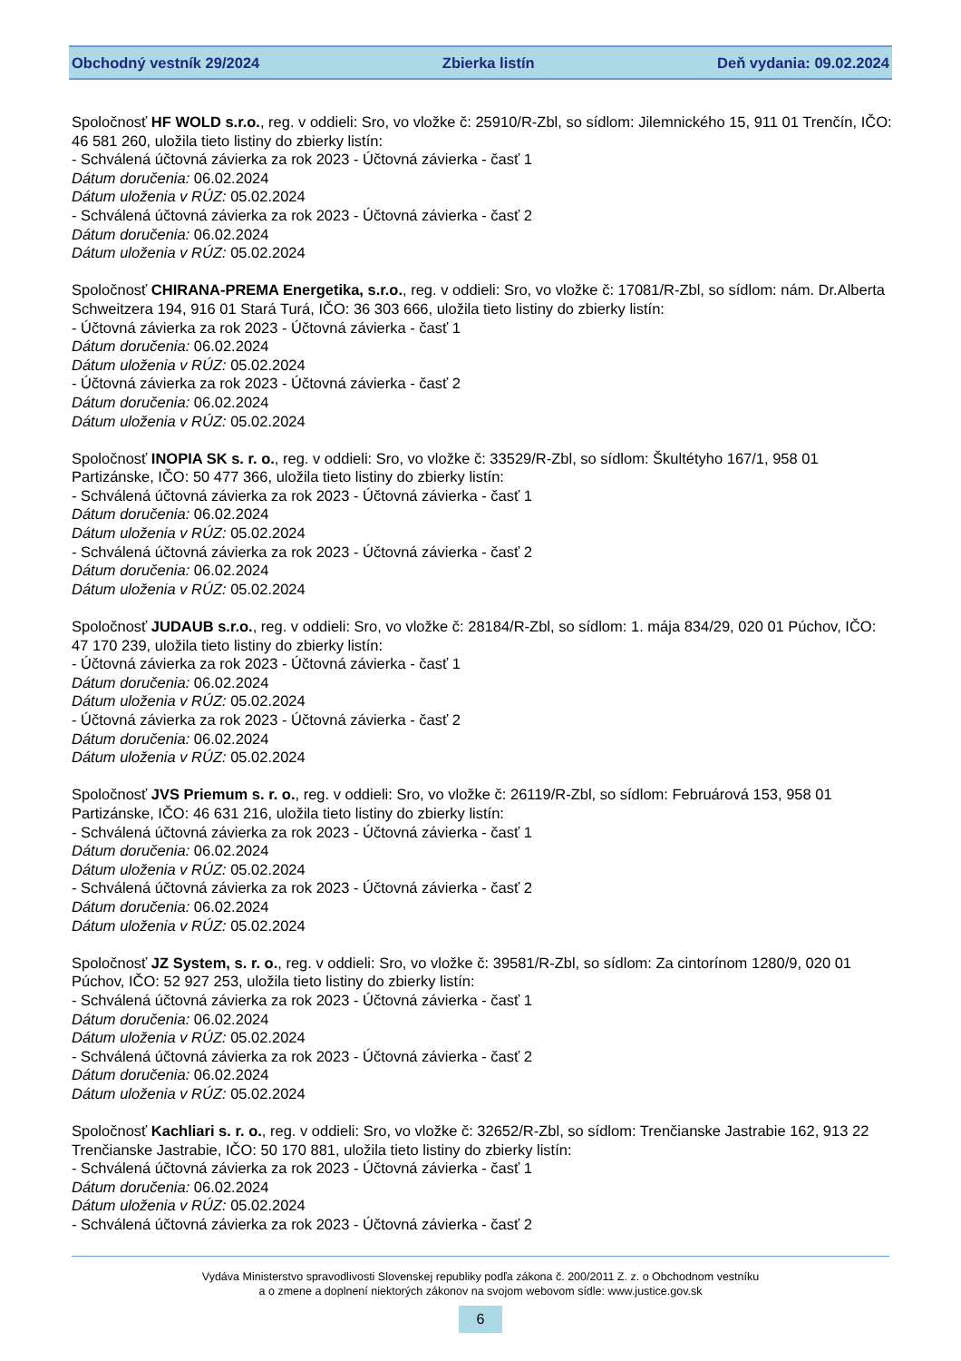Obchodný vestník 29/2024 Zbierka listín Deň vydania: 09.02.2024
Spoločnosť HF WOLD s.r.o., reg. v oddieli: Sro, vo vložke č: 25910/R-Zbl, so sídlom: Jilemnického 15, 911 01 Trenčín, IČO: 46 581 260, uložila tieto listiny do zbierky listín:
- Schválená účtovná závierka za rok 2023 - Účtovná závierka - časť 1
Dátum doručenia: 06.02.2024
Dátum uloženia v RÚZ: 05.02.2024
- Schválená účtovná závierka za rok 2023 - Účtovná závierka - časť 2
Dátum doručenia: 06.02.2024
Dátum uloženia v RÚZ: 05.02.2024
Spoločnosť CHIRANA-PREMA Energetika, s.r.o., reg. v oddieli: Sro, vo vložke č: 17081/R-Zbl, so sídlom: nám. Dr.Alberta Schweitzera 194, 916 01 Stará Turá, IČO: 36 303 666, uložila tieto listiny do zbierky listín:
- Účtovná závierka za rok 2023 - Účtovná závierka - časť 1
Dátum doručenia: 06.02.2024
Dátum uloženia v RÚZ: 05.02.2024
- Účtovná závierka za rok 2023 - Účtovná závierka - časť 2
Dátum doručenia: 06.02.2024
Dátum uloženia v RÚZ: 05.02.2024
Spoločnosť INOPIA SK s. r. o., reg. v oddieli: Sro, vo vložke č: 33529/R-Zbl, so sídlom: Škultétyho 167/1, 958 01 Partizánske, IČO: 50 477 366, uložila tieto listiny do zbierky listín:
- Schválená účtovná závierka za rok 2023 - Účtovná závierka - časť 1
Dátum doručenia: 06.02.2024
Dátum uloženia v RÚZ: 05.02.2024
- Schválená účtovná závierka za rok 2023 - Účtovná závierka - časť 2
Dátum doručenia: 06.02.2024
Dátum uloženia v RÚZ: 05.02.2024
Spoločnosť JUDAUB s.r.o., reg. v oddieli: Sro, vo vložke č: 28184/R-Zbl, so sídlom: 1. mája 834/29, 020 01 Púchov, IČO: 47 170 239, uložila tieto listiny do zbierky listín:
- Účtovná závierka za rok 2023 - Účtovná závierka - časť 1
Dátum doručenia: 06.02.2024
Dátum uloženia v RÚZ: 05.02.2024
- Účtovná závierka za rok 2023 - Účtovná závierka - časť 2
Dátum doručenia: 06.02.2024
Dátum uloženia v RÚZ: 05.02.2024
Spoločnosť JVS Priemum s. r. o., reg. v oddieli: Sro, vo vložke č: 26119/R-Zbl, so sídlom: Februárová 153, 958 01 Partizánske, IČO: 46 631 216, uložila tieto listiny do zbierky listín:
- Schválená účtovná závierka za rok 2023 - Účtovná závierka - časť 1
Dátum doručenia: 06.02.2024
Dátum uloženia v RÚZ: 05.02.2024
- Schválená účtovná závierka za rok 2023 - Účtovná závierka - časť 2
Dátum doručenia: 06.02.2024
Dátum uloženia v RÚZ: 05.02.2024
Spoločnosť JZ System, s. r. o., reg. v oddieli: Sro, vo vložke č: 39581/R-Zbl, so sídlom: Za cintorínom 1280/9, 020 01 Púchov, IČO: 52 927 253, uložila tieto listiny do zbierky listín:
- Schválená účtovná závierka za rok 2023 - Účtovná závierka - časť 1
Dátum doručenia: 06.02.2024
Dátum uloženia v RÚZ: 05.02.2024
- Schválená účtovná závierka za rok 2023 - Účtovná závierka - časť 2
Dátum doručenia: 06.02.2024
Dátum uloženia v RÚZ: 05.02.2024
Spoločnosť Kachliari s. r. o., reg. v oddieli: Sro, vo vložke č: 32652/R-Zbl, so sídlom: Trenčianske Jastrabie 162, 913 22 Trenčianske Jastrabie, IČO: 50 170 881, uložila tieto listiny do zbierky listín:
- Schválená účtovná závierka za rok 2023 - Účtovná závierka - časť 1
Dátum doručenia: 06.02.2024
Dátum uloženia v RÚZ: 05.02.2024
- Schválená účtovná závierka za rok 2023 - Účtovná závierka - časť 2
Vydáva Ministerstvo spravodlivosti Slovenskej republiky podľa zákona č. 200/2011 Z. z. o Obchodnom vestníku
a o zmene a doplnení niektorých zákonov na svojom webovom sídle: www.justice.gov.sk
6